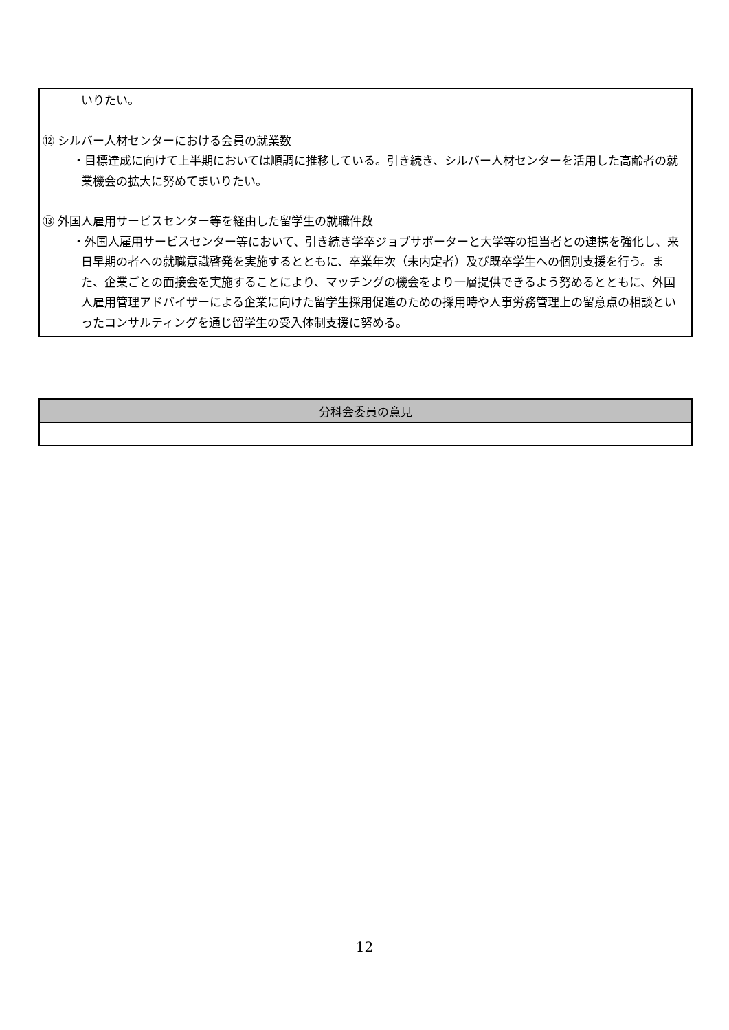いりたい。
⑫ シルバー人材センターにおける会員の就業数
・目標達成に向けて上半期においては順調に推移している。引き続き、シルバー人材センターを活用した高齢者の就業機会の拡大に努めてまいりたい。
⑬ 外国人雇用サービスセンター等を経由した留学生の就職件数
・外国人雇用サービスセンター等において、引き続き学卒ジョブサポーターと大学等の担当者との連携を強化し、来日早期の者への就職意識啓発を実施するとともに、卒業年次（未内定者）及び既卒学生への個別支援を行う。また、企業ごとの面接会を実施することにより、マッチングの機会をより一層提供できるよう努めるとともに、外国人雇用管理アドバイザーによる企業に向けた留学生採用促進のための採用時や人事労務管理上の留意点の相談といったコンサルティングを通じ留学生の受入体制支援に努める。
| 分科会委員の意見 |
| --- |
12